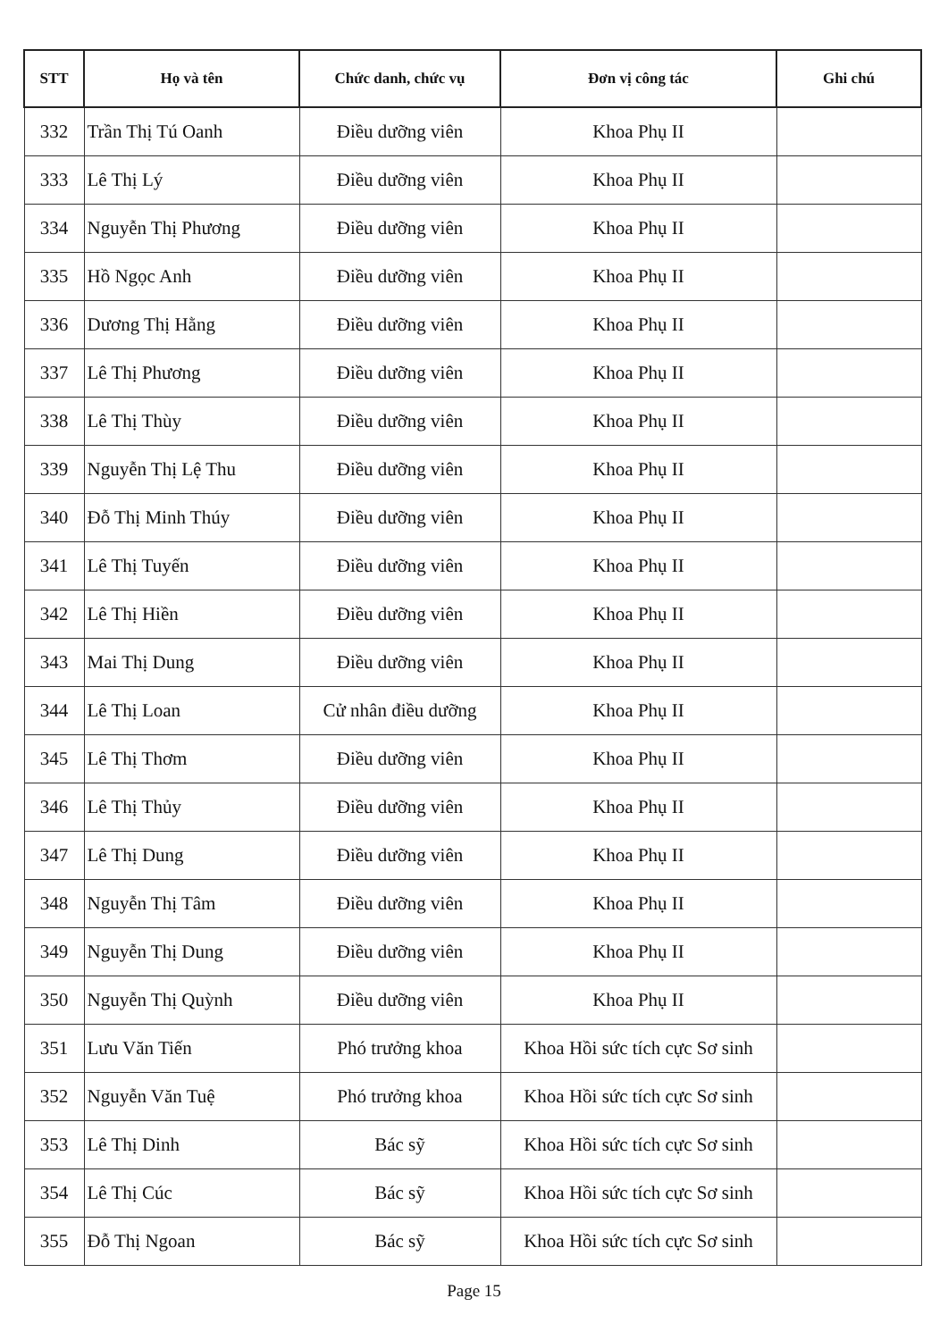| STT | Họ và tên | Chức danh, chức vụ | Đơn vị công tác | Ghi chú |
| --- | --- | --- | --- | --- |
| 332 | Trần Thị Tú Oanh | Điều dưỡng viên | Khoa Phụ II | |
| 333 | Lê Thị Lý | Điều dưỡng viên | Khoa Phụ II | |
| 334 | Nguyễn Thị Phương | Điều dưỡng viên | Khoa Phụ II | |
| 335 | Hồ Ngọc Anh | Điều dưỡng viên | Khoa Phụ II | |
| 336 | Dương Thị Hằng | Điều dưỡng viên | Khoa Phụ II | |
| 337 | Lê Thị Phương | Điều dưỡng viên | Khoa Phụ II | |
| 338 | Lê Thị Thùy | Điều dưỡng viên | Khoa Phụ II | |
| 339 | Nguyễn Thị Lệ Thu | Điều dưỡng viên | Khoa Phụ II | |
| 340 | Đỗ Thị Minh Thúy | Điều dưỡng viên | Khoa Phụ II | |
| 341 | Lê Thị Tuyến | Điều dưỡng viên | Khoa Phụ II | |
| 342 | Lê Thị Hiền | Điều dưỡng viên | Khoa Phụ II | |
| 343 | Mai Thị Dung | Điều dưỡng viên | Khoa Phụ II | |
| 344 | Lê Thị Loan | Cử nhân điều dưỡng | Khoa Phụ II | |
| 345 | Lê Thị Thơm | Điều dưỡng viên | Khoa Phụ II | |
| 346 | Lê Thị Thủy | Điều dưỡng viên | Khoa Phụ II | |
| 347 | Lê Thị Dung | Điều dưỡng viên | Khoa Phụ II | |
| 348 | Nguyễn Thị Tâm | Điều dưỡng viên | Khoa Phụ II | |
| 349 | Nguyễn Thị Dung | Điều dưỡng viên | Khoa Phụ II | |
| 350 | Nguyễn Thị Quỳnh | Điều dưỡng viên | Khoa Phụ II | |
| 351 | Lưu Văn Tiến | Phó trưởng khoa | Khoa Hồi sức tích cực Sơ sinh | |
| 352 | Nguyễn Văn Tuệ | Phó trưởng khoa | Khoa Hồi sức tích cực Sơ sinh | |
| 353 | Lê Thị Dinh | Bác sỹ | Khoa Hồi sức tích cực Sơ sinh | |
| 354 | Lê Thị Cúc | Bác sỹ | Khoa Hồi sức tích cực Sơ sinh | |
| 355 | Đỗ Thị Ngoan | Bác sỹ | Khoa Hồi sức tích cực Sơ sinh | |
Page 15